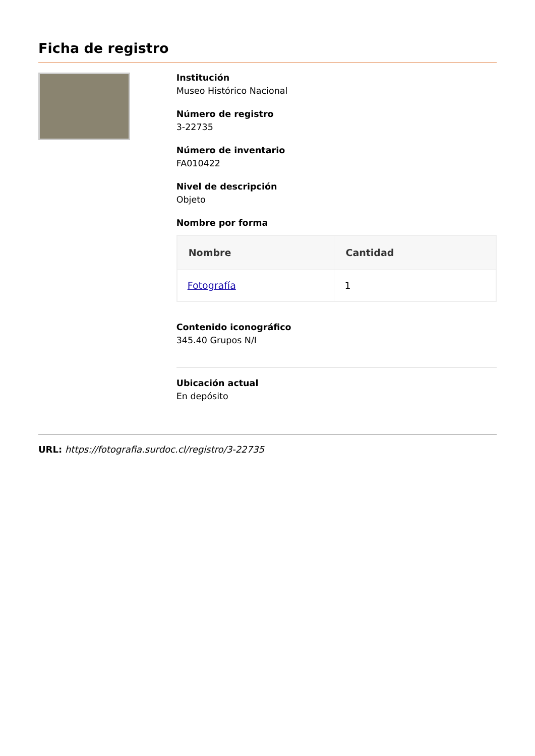Ficha de registro
Institución
Museo Histórico Nacional
Número de registro
3-22735
Número de inventario
FA010422
Nivel de descripción
Objeto
Nombre por forma
| Nombre | Cantidad |
| --- | --- |
| Fotografía | 1 |
Contenido iconográfico
345.40 Grupos N/I
Ubicación actual
En depósito
URL: https://fotografia.surdoc.cl/registro/3-22735